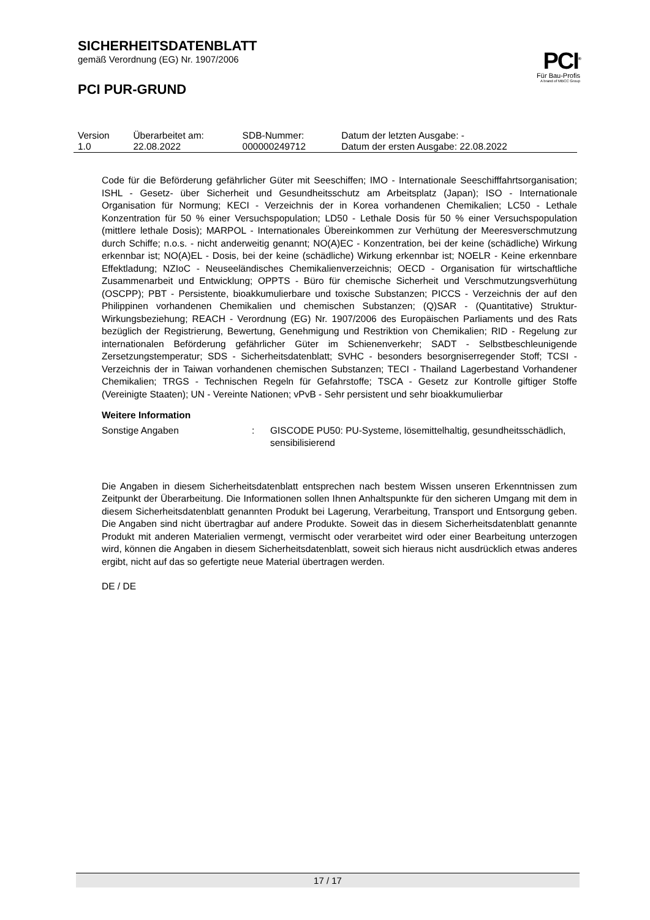SICHERHEITSDATENBLATT
gemäß Verordnung (EG) Nr. 1907/2006
PCI PUR-GRUND
PCI<sup>®</sup>
Für Bau-Profis
A brand of MBCC Group
| Version 1.0 | Überarbeitet am: 22.08.2022 | SDB-Nummer: 000000249712 | Datum der letzten Ausgabe: - Datum der ersten Ausgabe: 22.08.2022 |
Code für die Beförderung gefährlicher Güter mit Seeschiffen; IMO - Internationale Seeschifffahrtsorganisation; ISHL - Gesetz- über Sicherheit und Gesundheitsschutz am Arbeitsplatz (Japan); ISO - Internationale Organisation für Normung; KECI - Verzeichnis der in Korea vorhandenen Chemikalien; LC50 - Lethale Konzentration für 50 % einer Versuchspopulation; LD50 - Lethale Dosis für 50 % einer Versuchspopulation (mittlere lethale Dosis); MARPOL - Internationales Übereinkommen zur Verhütung der Meeresverschmutzung durch Schiffe; n.o.s. - nicht anderweitig genannt; NO(A)EC - Konzentration, bei der keine (schädliche) Wirkung erkennbar ist; NO(A)EL - Dosis, bei der keine (schädliche) Wirkung erkennbar ist; NOELR - Keine erkennbare Effektladung; NZIoC - Neuseeländisches Chemikalienverzeichnis; OECD - Organisation für wirtschaftliche Zusammenarbeit und Entwicklung; OPPTS - Büro für chemische Sicherheit und Verschmutzungsverhütung (OSCPP); PBT - Persistente, bioakkumulierbare und toxische Substanzen; PICCS - Verzeichnis der auf den Philippinen vorhandenen Chemikalien und chemischen Substanzen; (Q)SAR - (Quantitative) Struktur-Wirkungsbeziehung; REACH - Verordnung (EG) Nr. 1907/2006 des Europäischen Parliaments und des Rats bezüglich der Registrierung, Bewertung, Genehmigung und Restriktion von Chemikalien; RID - Regelung zur internationalen Beförderung gefährlicher Güter im Schienenverkehr; SADT - Selbstbeschleunigende Zersetzungstemperatur; SDS - Sicherheitsdatenblatt; SVHC - besonders besorgniserregender Stoff; TCSI - Verzeichnis der in Taiwan vorhandenen chemischen Substanzen; TECI - Thailand Lagerbestand Vorhandener Chemikalien; TRGS - Technischen Regeln für Gefahrstoffe; TSCA - Gesetz zur Kontrolle giftiger Stoffe (Vereinigte Staaten); UN - Vereinte Nationen; vPvB - Sehr persistent und sehr bioakkumulierbar
Weitere Information
Sonstige Angaben : GISCODE PU50: PU-Systeme, lösemittelhaltig, gesundheitsschädlich, sensibilisierend
Die Angaben in diesem Sicherheitsdatenblatt entsprechen nach bestem Wissen unseren Erkenntnissen zum Zeitpunkt der Überarbeitung. Die Informationen sollen Ihnen Anhaltspunkte für den sicheren Umgang mit dem in diesem Sicherheitsdatenblatt genannten Produkt bei Lagerung, Verarbeitung, Transport und Entsorgung geben. Die Angaben sind nicht übertragbar auf andere Produkte. Soweit das in diesem Sicherheitsdatenblatt genannte Produkt mit anderen Materialien vermengt, vermischt oder verarbeitet wird oder einer Bearbeitung unterzogen wird, können die Angaben in diesem Sicherheitsdatenblatt, soweit sich hieraus nicht ausdrücklich etwas anderes ergibt, nicht auf das so gefertigte neue Material übertragen werden.
DE / DE
17 / 17